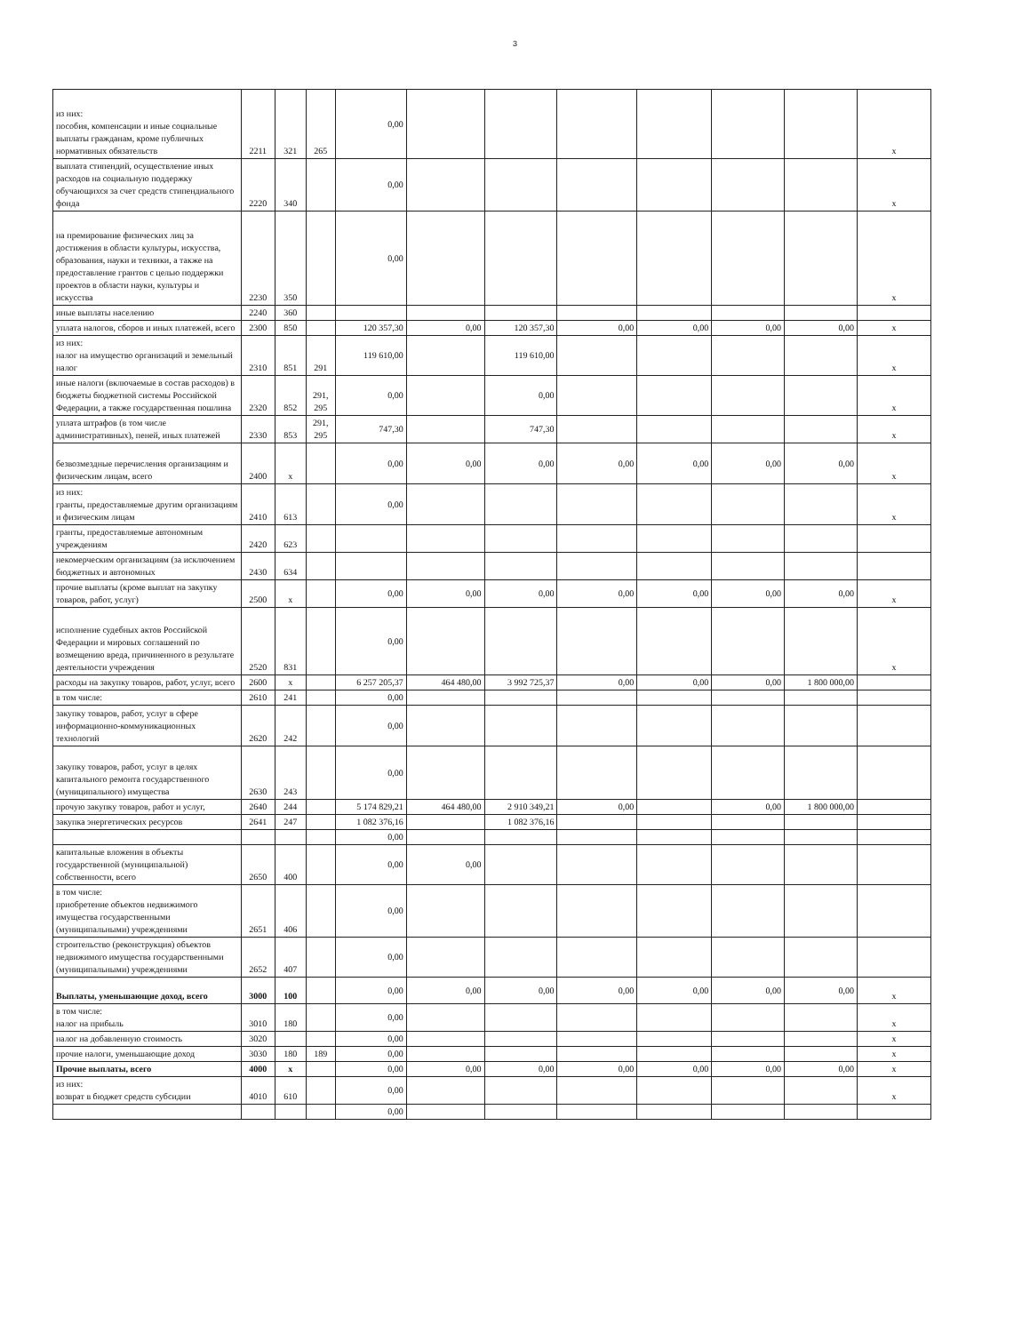3
| из них: пособия, компенсации и иные социальные выплаты гражданам, кроме публичных нормативных обязательств | 2211 | 321 | 265 | 0,00 | | | | | | | x |
| выплата стипендий, осуществление иных расходов на социальную поддержку обучающихся за счет средств стипендиального фонда | 2220 | 340 | | 0,00 | | | | | | | x |
| на премирование физических лиц за достижения в области культуры, искусства, образования, науки и техники, а также на предоставление грантов с целью поддержки проектов в области науки, культуры и искусства | 2230 | 350 | | 0,00 | | | | | | | x |
| иные выплаты населению | 2240 | 360 | | | | | | | | | |
| уплата налогов, сборов и иных платежей, всего | 2300 | 850 | | 120 357,30 | 0,00 | 120 357,30 | 0,00 | 0,00 | 0,00 | 0,00 | x |
| из них: налог на имущество организаций и земельный налог | 2310 | 851 | 291 | 119 610,00 | | 119 610,00 | | | | | x |
| иные налоги (включаемые в состав расходов) в бюджеты бюджетной системы Российской Федерации, а также государственная пошлина | 2320 | 852 | 291, 295 | 0,00 | | 0,00 | | | | | x |
| уплата штрафов (в том числе административных), пеней, иных платежей | 2330 | 853 | 291, 295 | 747,30 | | 747,30 | | | | | x |
| безвозмездные перечисления организациям и физическим лицам, всего | 2400 | x | | 0,00 | 0,00 | 0,00 | 0,00 | 0,00 | 0,00 | 0,00 | x |
| из них: гранты, предоставляемые другим организациям и физическим лицам | 2410 | 613 | | 0,00 | | | | | | | x |
| гранты, предоставляемые автономным учреждениям | 2420 | 623 | | | | | | | | | |
| некомерческим организациям (за исключением бюджетных и автономных | 2430 | 634 | | | | | | | | | |
| прочие выплаты (кроме выплат на закупку товаров, работ, услуг) | 2500 | x | | 0,00 | 0,00 | 0,00 | 0,00 | 0,00 | 0,00 | 0,00 | x |
| исполнение судебных актов Российской Федерации и мировых соглашений по возмещению вреда, причиненного в результате деятельности учреждения | 2520 | 831 | | 0,00 | | | | | | | x |
| расходы на закупку товаров, работ, услуг, всего | 2600 | x | | 6 257 205,37 | 464 480,00 | 3 992 725,37 | 0,00 | 0,00 | 0,00 | 1 800 000,00 | |
| в том числе: | 2610 | 241 | | 0,00 | | | | | | | |
| закупку товаров, работ, услуг в сфере информационно-коммуникационных технологий | 2620 | 242 | | 0,00 | | | | | | | |
| закупку товаров, работ, услуг в целях капитального ремонта государственного (муниципального) имущества | 2630 | 243 | | 0,00 | | | | | | | |
| прочую закупку товаров, работ и услуг, | 2640 | 244 | | 5 174 829,21 | 464 480,00 | 2 910 349,21 | 0,00 | | 0,00 | 1 800 000,00 | |
| закупка энергетических ресурсов | 2641 | 247 | | 1 082 376,16 | | 1 082 376,16 | | | | | |
| | | | | 0,00 | | | | | | | |
| капитальные вложения в объекты государственной (муниципальной) собственности, всего | 2650 | 400 | | 0,00 | 0,00 | | | | | | |
| в том числе: приобретение объектов недвижимого имущества государственными (муниципальными) учреждениями | 2651 | 406 | | 0,00 | | | | | | | |
| строительство (реконструкция) объектов недвижимого имущества государственными (муниципальными) учреждениями | 2652 | 407 | | 0,00 | | | | | | | |
| Выплаты, уменьшающие доход, всего | 3000 | 100 | | 0,00 | 0,00 | 0,00 | 0,00 | 0,00 | 0,00 | 0,00 | x |
| в том числе: налог на прибыль | 3010 | 180 | | 0,00 | | | | | | | x |
| налог на добавленную стоимость | 3020 | | | 0,00 | | | | | | | x |
| прочие налоги, уменьшающие доход | 3030 | 180 | 189 | 0,00 | | | | | | | x |
| Прочие выплаты, всего | 4000 | x | | 0,00 | 0,00 | 0,00 | 0,00 | 0,00 | 0,00 | 0,00 | x |
| из них: возврат в бюджет средств субсидии | 4010 | 610 | | 0,00 | | | | | | | x |
| | | | | 0,00 | | | | | | | |